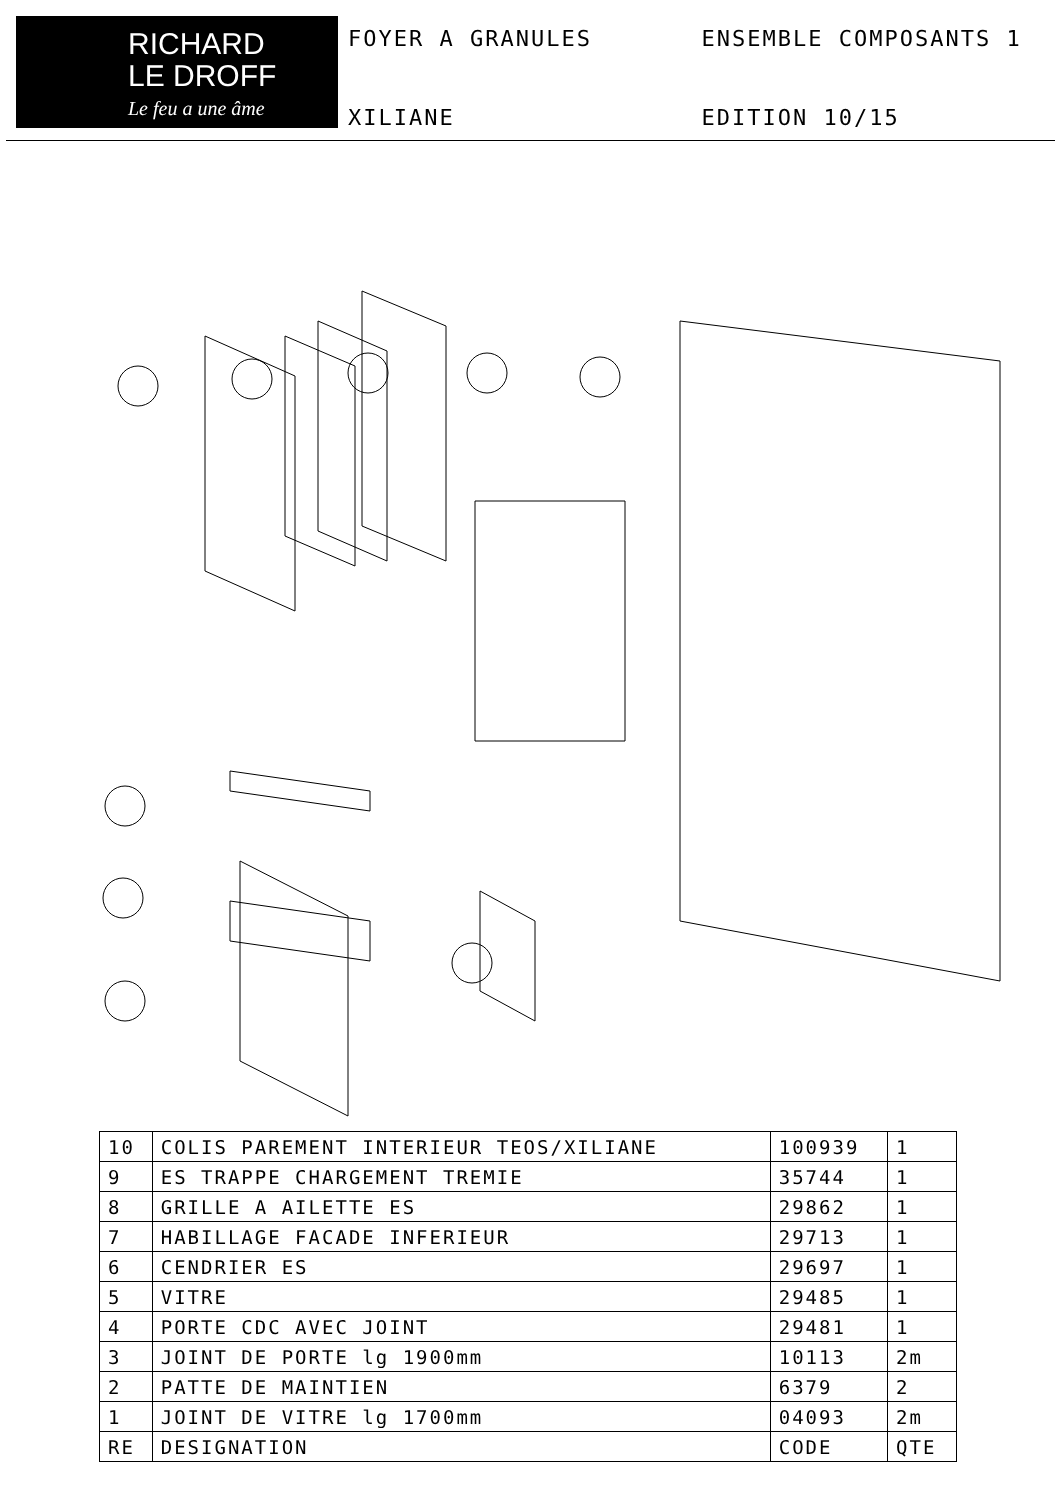RICHARD
LE DROFF
Le feu a une âme
FOYER A GRANULES
ENSEMBLE COMPOSANTS 1
XILIANE
EDITION 10/15
| 10 | COLIS PAREMENT INTERIEUR TEOS/XILIANE | 100939 | 1 |
| 9 | ES TRAPPE CHARGEMENT TREMIE | 35744 | 1 |
| 8 | GRILLE A AILETTE ES | 29862 | 1 |
| 7 | HABILLAGE FACADE INFERIEUR | 29713 | 1 |
| 6 | CENDRIER ES | 29697 | 1 |
| 5 | VITRE | 29485 | 1 |
| 4 | PORTE CDC AVEC JOINT | 29481 | 1 |
| 3 | JOINT DE PORTE lg 1900mm | 10113 | 2m |
| 2 | PATTE DE MAINTIEN | 6379 | 2 |
| 1 | JOINT DE VITRE lg 1700mm | 04093 | 2m |
| RE | DESIGNATION | CODE | QTE |